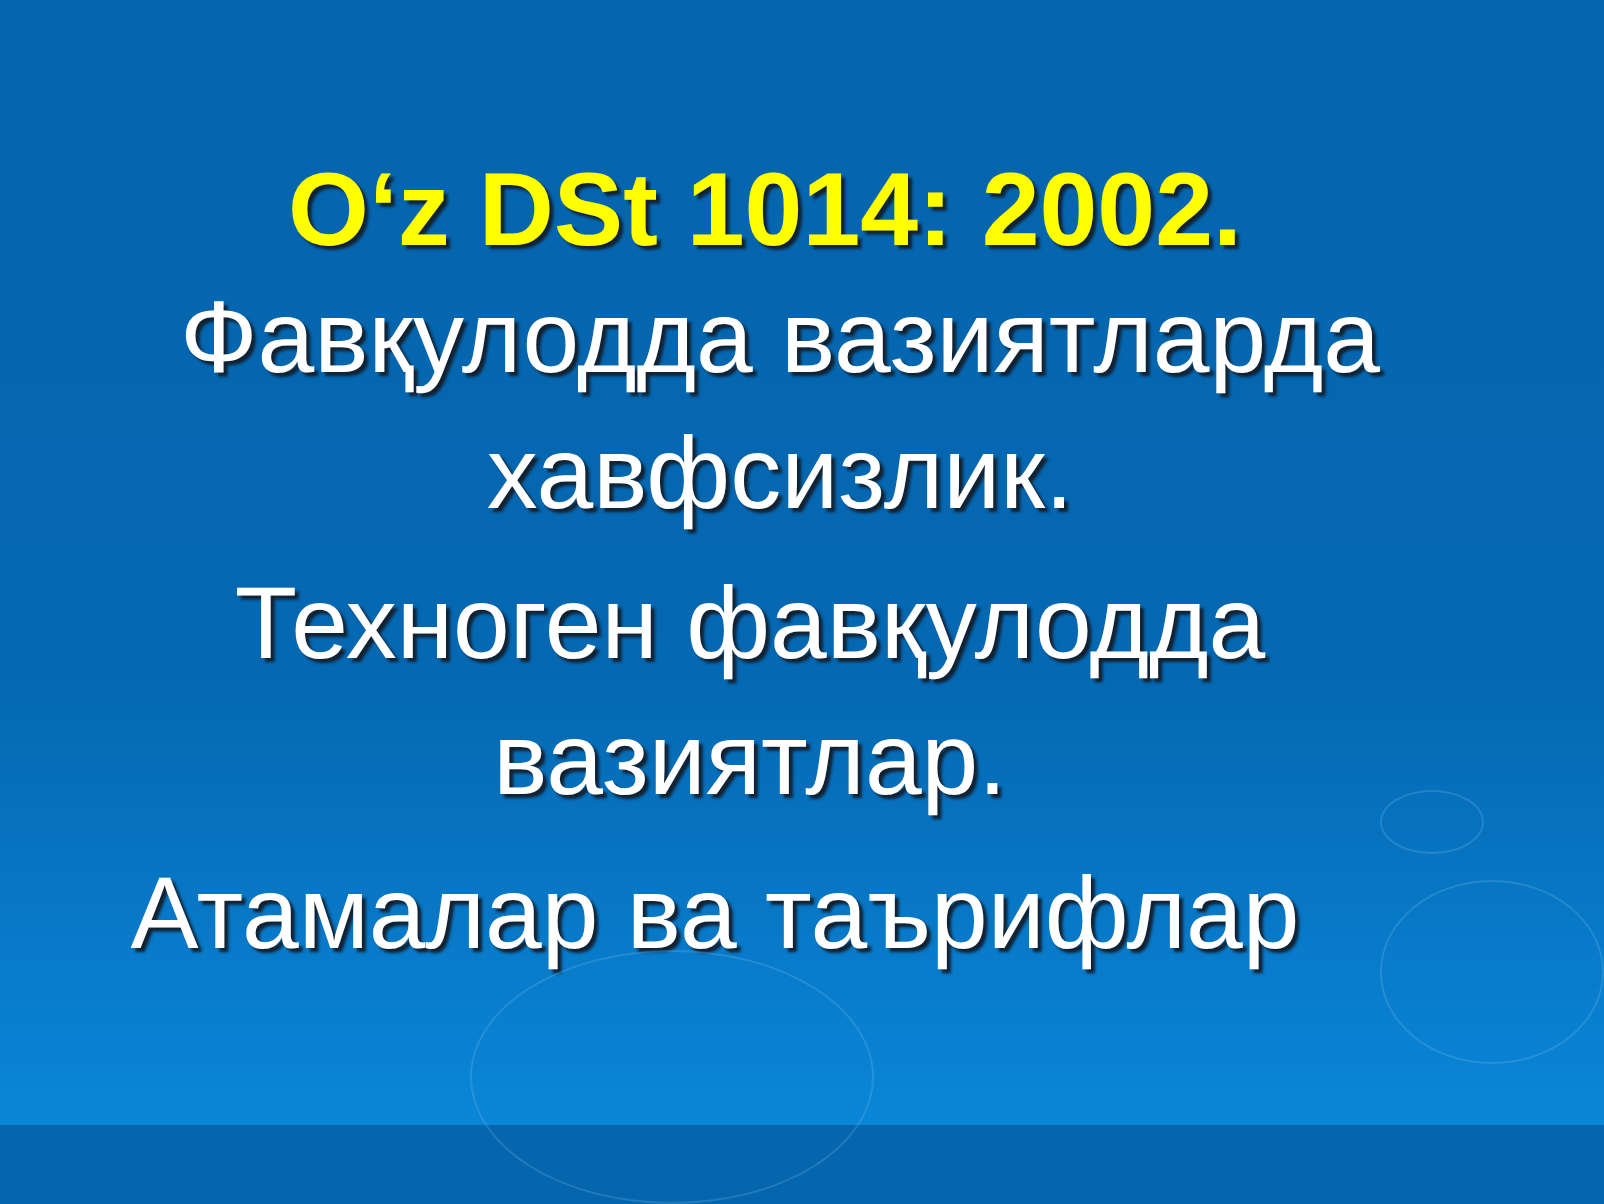O‘z DSt 1014: 2002.
Фавқулодда вазиятларда хавфсизлик.
Техноген фавқулодда вазиятлар.
Атамалар ва таърифлар